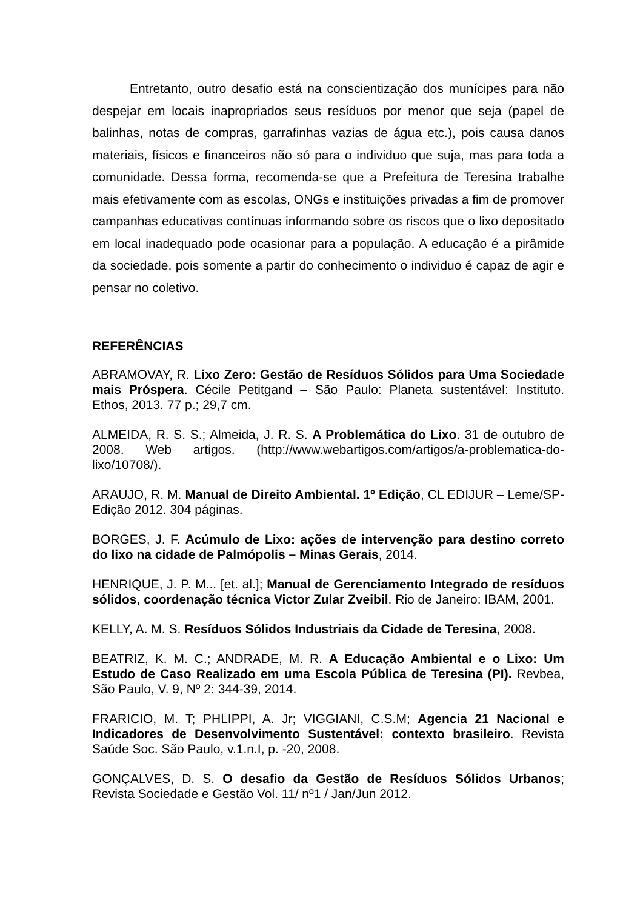Entretanto, outro desafio está na conscientização dos munícipes para não despejar em locais inapropriados seus resíduos por menor que seja (papel de balinhas, notas de compras, garrafinhas vazias de água etc.), pois causa danos materiais, físicos e financeiros não só para o individuo que suja, mas para toda a comunidade. Dessa forma, recomenda-se que a Prefeitura de Teresina trabalhe mais efetivamente com as escolas, ONGs e instituições privadas a fim de promover campanhas educativas contínuas informando sobre os riscos que o lixo depositado em local inadequado pode ocasionar para a população. A educação é a pirâmide da sociedade, pois somente a partir do conhecimento o individuo é capaz de agir e pensar no coletivo.
REFERÊNCIAS
ABRAMOVAY, R. Lixo Zero: Gestão de Resíduos Sólidos para Uma Sociedade mais Próspera. Cécile Petitgand – São Paulo: Planeta sustentável: Instituto. Ethos, 2013. 77 p.; 29,7 cm.
ALMEIDA, R. S. S.; Almeida, J. R. S. A Problemática do Lixo. 31 de outubro de 2008. Web artigos. (http://www.webartigos.com/artigos/a-problematica-do-lixo/10708/).
ARAUJO, R. M. Manual de Direito Ambiental. 1º Edição, CL EDIJUR – Leme/SP-Edição 2012. 304 páginas.
BORGES, J. F. Acúmulo de Lixo: ações de intervenção para destino correto do lixo na cidade de Palmópolis – Minas Gerais, 2014.
HENRIQUE, J. P. M... [et. al.]; Manual de Gerenciamento Integrado de resíduos sólidos, coordenação técnica Victor Zular Zveibil. Rio de Janeiro: IBAM, 2001.
KELLY, A. M. S. Resíduos Sólidos Industriais da Cidade de Teresina, 2008.
BEATRIZ, K. M. C.; ANDRADE, M. R. A Educação Ambiental e o Lixo: Um Estudo de Caso Realizado em uma Escola Pública de Teresina (PI). Revbea, São Paulo, V. 9, Nº 2: 344-39, 2014.
FRARICIO, M. T; PHLIPPI, A. Jr; VIGGIANI, C.S.M; Agencia 21 Nacional e Indicadores de Desenvolvimento Sustentável: contexto brasileiro. Revista Saúde Soc. São Paulo, v.1.n.I, p. -20, 2008.
GONÇALVES, D. S. O desafio da Gestão de Resíduos Sólidos Urbanos; Revista Sociedade e Gestão Vol. 11/ nº1 / Jan/Jun 2012.